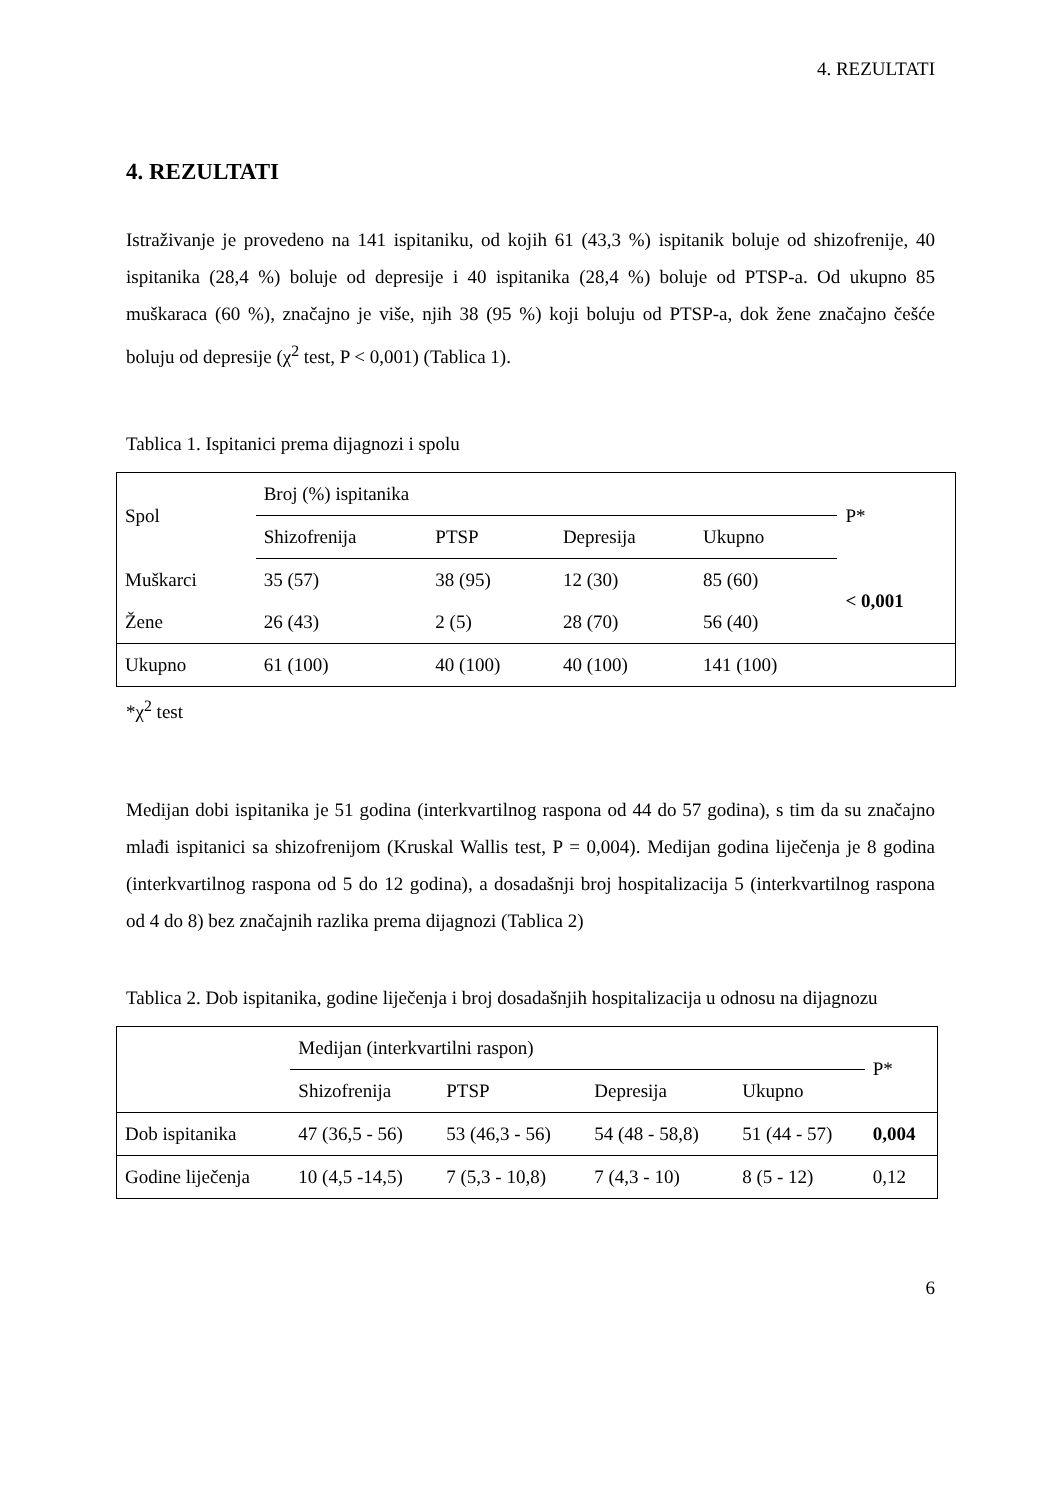4. REZULTATI
4. REZULTATI
Istraživanje je provedeno na 141 ispitaniku, od kojih 61 (43,3 %) ispitanik boluje od shizofrenije, 40 ispitanika (28,4 %) boluje od depresije i 40 ispitanika (28,4 %) boluje od PTSP-a. Od ukupno 85 muškaraca (60 %), značajno je više, njih 38 (95 %) koji boluju od PTSP-a, dok žene značajno češće boluju od depresije (χ<sup>2</sup> test, P < 0,001) (Tablica 1).
Tablica 1. Ispitanici prema dijagnozi i spolu
| Spol | Broj (%) ispitanika | | | | P* |
| --- | --- | --- | --- | --- | --- |
| | Shizofrenija | PTSP | Depresija | Ukupno | |
| Muškarci | 35 (57) | 38 (95) | 12 (30) | 85 (60) | < 0,001 |
| Žene | 26 (43) | 2 (5) | 28 (70) | 56 (40) | |
| Ukupno | 61 (100) | 40 (100) | 40 (100) | 141 (100) | |
*χ<sup>2</sup> test
Medijan dobi ispitanika je 51 godina (interkvartilnog raspona od 44 do 57 godina), s tim da su značajno mlađi ispitanici sa shizofrenijom (Kruskal Wallis test, P = 0,004). Medijan godina liječenja je 8 godina (interkvartilnog raspona od 5 do 12 godina), a dosadašnji broj hospitalizacija 5 (interkvartilnog raspona od 4 do 8) bez značajnih razlika prema dijagnozi (Tablica 2)
Tablica 2. Dob ispitanika, godine liječenja i broj dosadašnjih hospitalizacija u odnosu na dijagnozu
| | Medijan (interkvartilni raspon) | | | | P* |
| --- | --- | --- | --- | --- | --- |
| | Shizofrenija | PTSP | Depresija | Ukupno | |
| Dob ispitanika | 47 (36,5 - 56) | 53 (46,3 - 56) | 54 (48 - 58,8) | 51 (44 - 57) | 0,004 |
| Godine liječenja | 10 (4,5 -14,5) | 7 (5,3 - 10,8) | 7 (4,3 - 10) | 8 (5 - 12) | 0,12 |
6